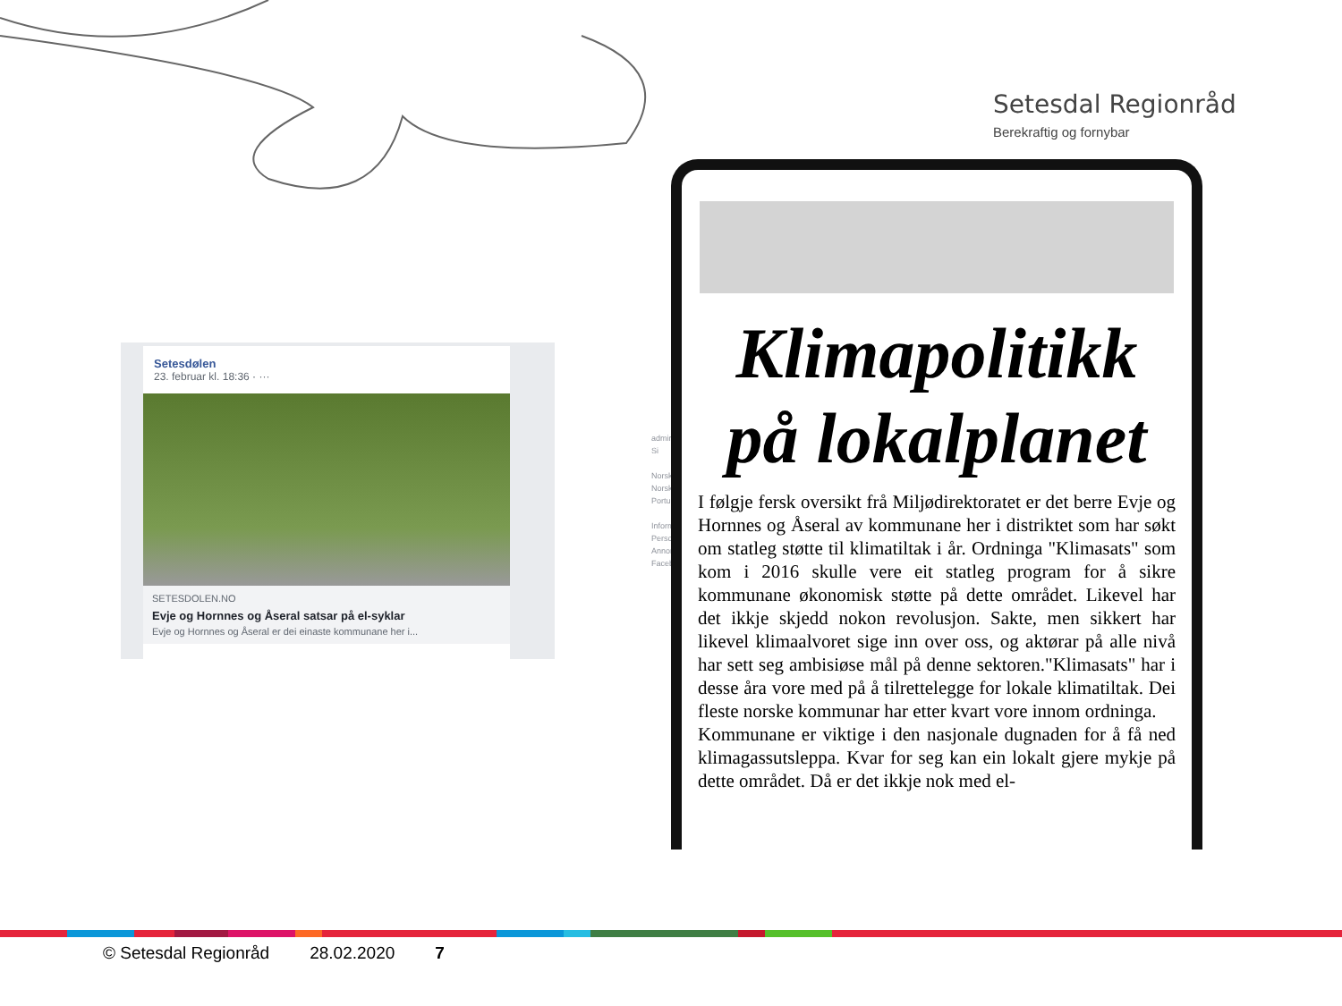Setesdal Regionråd
Berekraftig og fornybar
Setesdølen
23. februar kl. 18:36 · ···
SETESDOLEN.NO
Evje og Hornnes og Åseral satsar på el-syklar
Evje og Hornnes og Åseral er dei einaste kommunane her i...
admini Si
Norsk Norsk Portu
Inform Perso Annor Faceb
Klimapolitikk
på lokalplanet
I følgje fersk oversikt frå Miljødirektoratet er det berre Evje og Hornnes og Åseral av kommunane her i distriktet som har søkt om statleg støtte til klimatiltak i år. Ordninga "Klimasats" som kom i 2016 skulle vere eit statleg program for å sikre kommunane økonomisk støtte på dette området. Likevel har det ikkje skjedd nokon revolusjon. Sakte, men sikkert har likevel klimaalvoret sige inn over oss, og aktørar på alle nivå har sett seg ambisiøse mål på denne sektoren."Klimasats" har i desse åra vore med på å tilrettelegge for lokale klimatiltak. Dei fleste norske kommunar har etter kvart vore innom ordninga.
Kommunane er viktige i den nasjonale dugnaden for å få ned klimagassutsleppa. Kvar for seg kan ein lokalt gjere mykje på dette området. Då er det ikkje nok med el-
© Setesdal Regionråd 28.02.2020 7